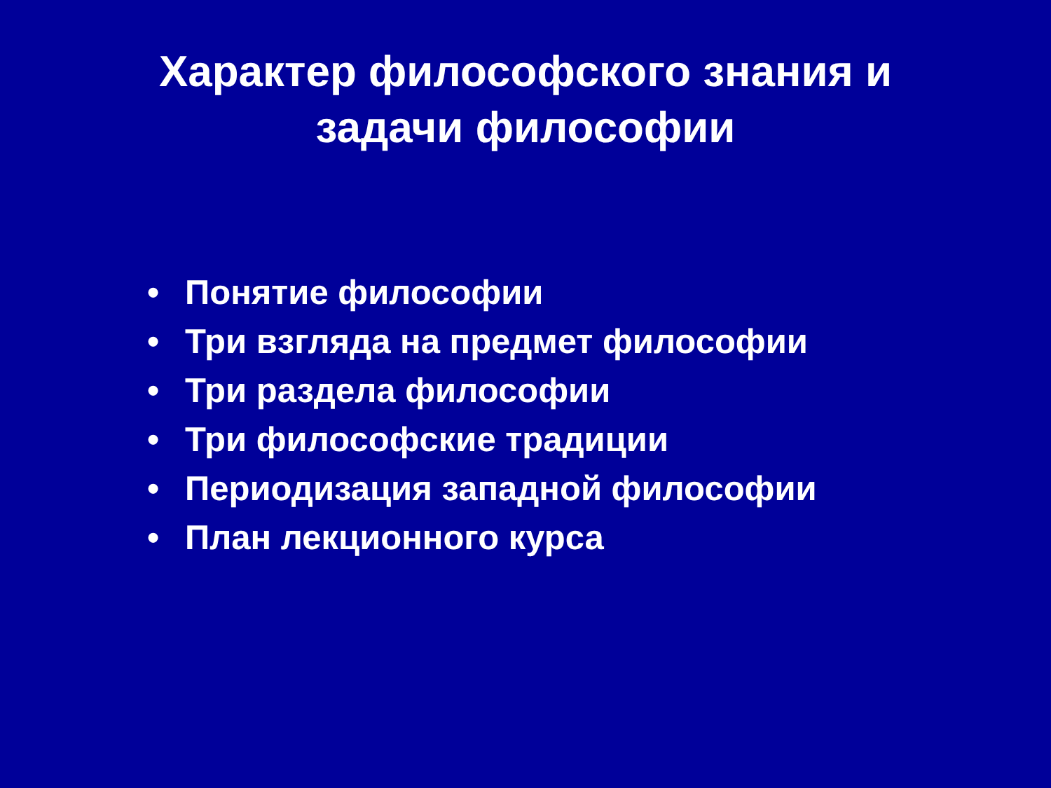Характер философского знания и
задачи философии
• Понятие философии
• Три взгляда на предмет философии
• Три раздела философии
• Три философские традиции
• Периодизация западной философии
• План лекционного курса